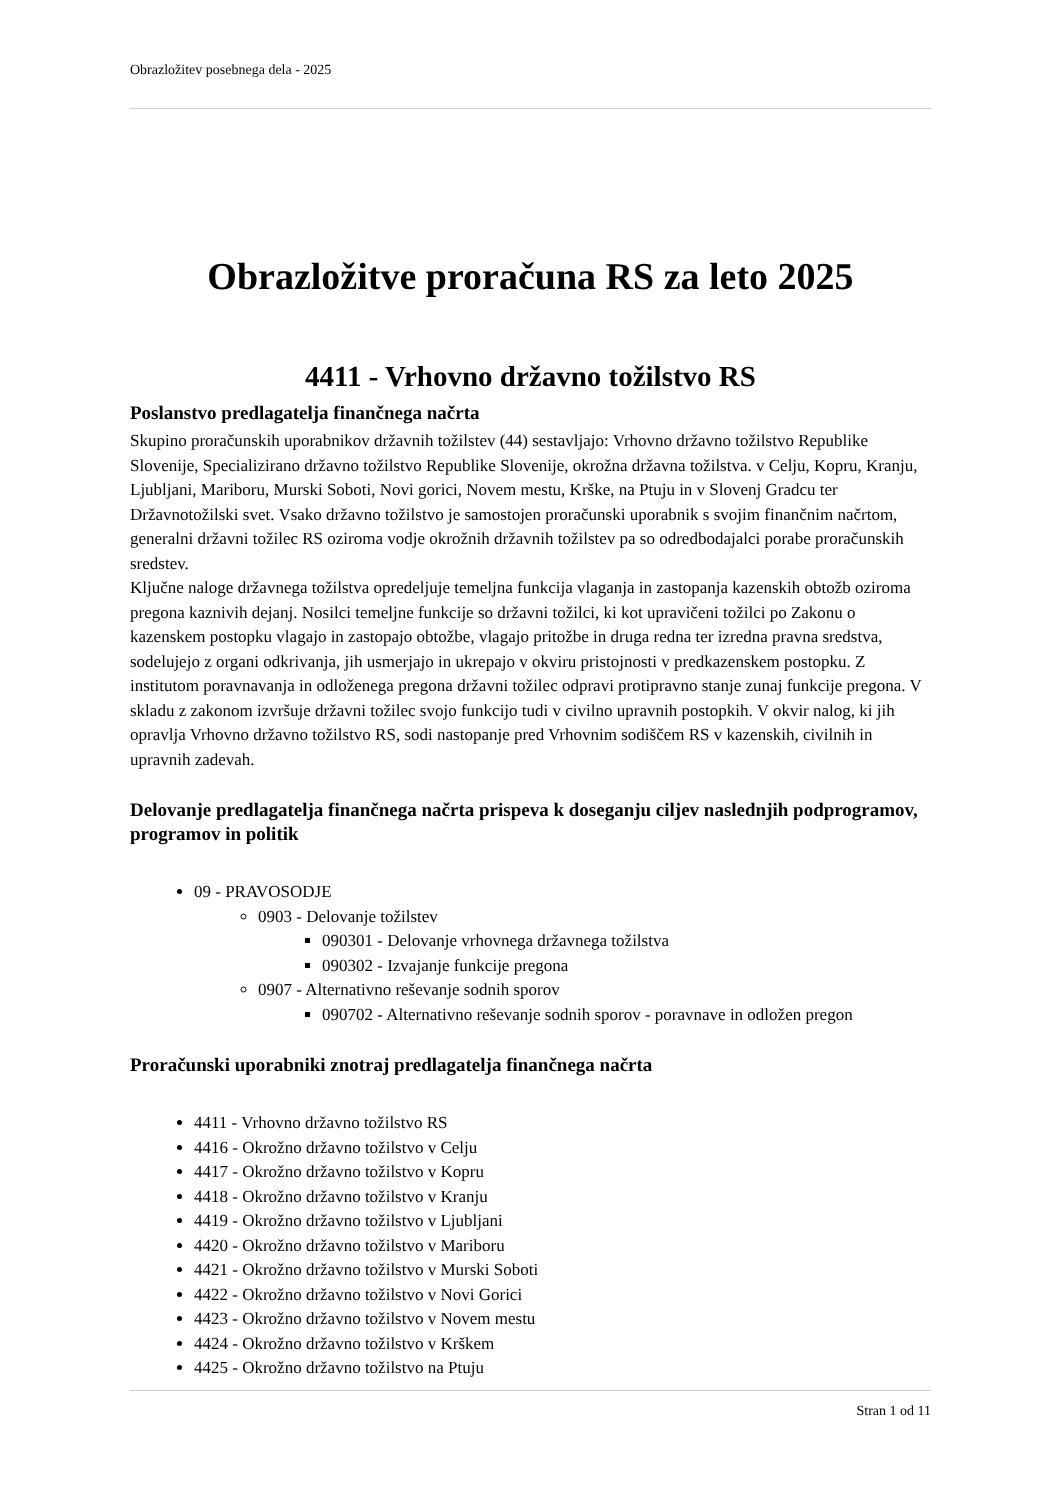Obrazložitev posebnega dela - 2025
Obrazložitve proračuna RS za leto 2025
4411 - Vrhovno državno tožilstvo RS
Poslanstvo predlagatelja finančnega načrta
Skupino proračunskih uporabnikov državnih tožilstev (44) sestavljajo: Vrhovno državno tožilstvo Republike Slovenije, Specializirano državno tožilstvo Republike Slovenije, okrožna državna tožilstva. v Celju, Kopru, Kranju, Ljubljani, Mariboru, Murski Soboti, Novi gorici, Novem mestu, Krške, na Ptuju in v Slovenj Gradcu ter Državnotožilski svet. Vsako državno tožilstvo je samostojen proračunski uporabnik s svojim finančnim načrtom, generalni državni tožilec RS oziroma vodje okrožnih državnih tožilstev pa so odredbodajalci porabe proračunskih sredstev.
Ključne naloge državnega tožilstva opredeljuje temeljna funkcija vlaganja in zastopanja kazenskih obtožb oziroma pregona kaznivih dejanj. Nosilci temeljne funkcije so državni tožilci, ki kot upravičeni tožilci po Zakonu o kazenskem postopku vlagajo in zastopajo obtožbe, vlagajo pritožbe in druga redna ter izredna pravna sredstva, sodelujejo z organi odkrivanja, jih usmerjajo in ukrepajo v okviru pristojnosti v predkazenskem postopku. Z institutom poravnavanja in odloženega pregona državni tožilec odpravi protipravno stanje zunaj funkcije pregona. V skladu z zakonom izvršuje državni tožilec svojo funkcijo tudi v civilno upravnih postopkih. V okvir nalog, ki jih opravlja Vrhovno državno tožilstvo RS, sodi nastopanje pred Vrhovnim sodiščem RS v kazenskih, civilnih in upravnih zadevah.
Delovanje predlagatelja finančnega načrta prispeva k doseganju ciljev naslednjih podprogramov, programov in politik
09 - PRAVOSODJE
0903 - Delovanje tožilstev
090301 - Delovanje vrhovnega državnega tožilstva
090302 - Izvajanje funkcije pregona
0907 - Alternativno reševanje sodnih sporov
090702 - Alternativno reševanje sodnih sporov - poravnave in odložen pregon
Proračunski uporabniki znotraj predlagatelja finančnega načrta
4411 - Vrhovno državno tožilstvo RS
4416 - Okrožno državno tožilstvo v Celju
4417 - Okrožno državno tožilstvo v Kopru
4418 - Okrožno državno tožilstvo v Kranju
4419 - Okrožno državno tožilstvo v Ljubljani
4420 - Okrožno državno tožilstvo v Mariboru
4421 - Okrožno državno tožilstvo v Murski Soboti
4422 - Okrožno državno tožilstvo v Novi Gorici
4423 - Okrožno državno tožilstvo v Novem mestu
4424 - Okrožno državno tožilstvo v Krškem
4425 - Okrožno državno tožilstvo na Ptuju
Stran 1 od 11